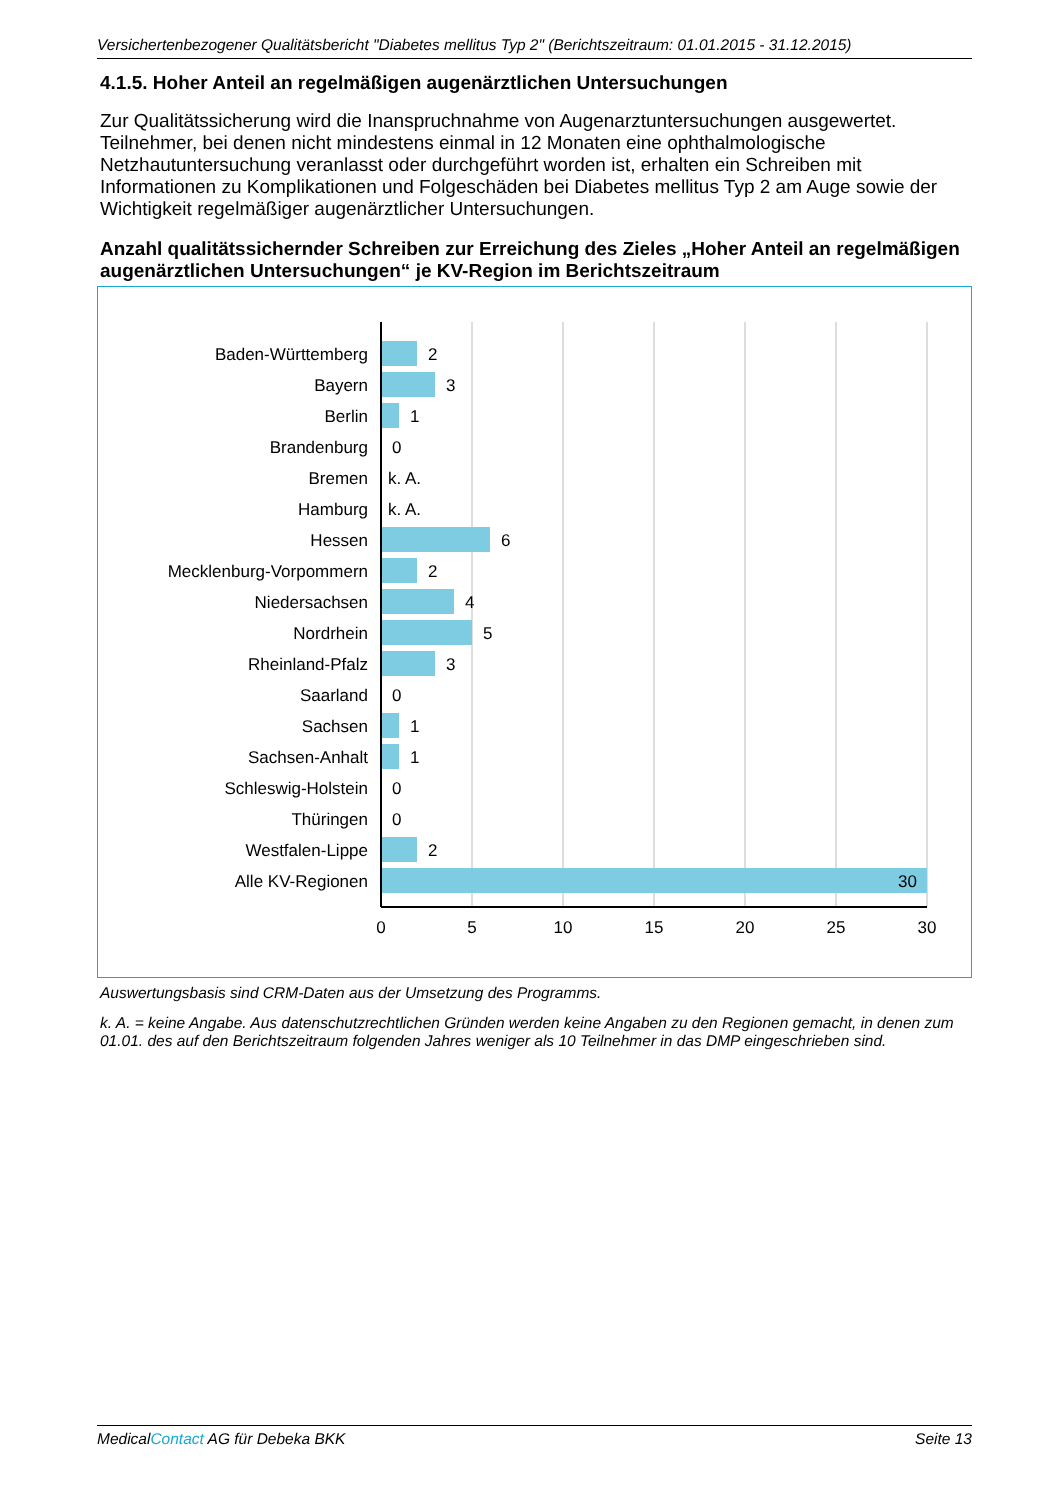Versichertenbezogener Qualitätsbericht "Diabetes mellitus Typ 2" (Berichtszeitraum: 01.01.2015 - 31.12.2015)
4.1.5. Hoher Anteil an regelmäßigen augenärztlichen Untersuchungen
Zur Qualitätssicherung wird die Inanspruchnahme von Augenarztuntersuchungen ausgewertet. Teilnehmer, bei denen nicht mindestens einmal in 12 Monaten eine ophthalmologische Netzhautuntersuchung veranlasst oder durchgeführt worden ist, erhalten ein Schreiben mit Informationen zu Komplikationen und Folgeschäden bei Diabetes mellitus Typ 2 am Auge sowie der Wichtigkeit regelmäßiger augenärztlicher Untersuchungen.
Anzahl qualitätssichernder Schreiben zur Erreichung des Zieles „Hoher Anteil an regelmäßigen augenärztlichen Untersuchungen“ je KV-Region im Berichtszeitraum
Baden-Württemberg
Bayern
Berlin
Brandenburg
Bremen
Hamburg
Hessen
Mecklenburg-Vorpommern
Niedersachsen
Nordrhein
Rheinland-Pfalz
Saarland
Sachsen
Sachsen-Anhalt
Schleswig-Holstein
Thüringen
Westfalen-Lippe
Alle KV-Regionen
2
3
1
0
k. A.
k. A.
6
2
4
5
3
0
1
1
0
0
2
30
0
5
10
15
20
25
30
Auswertungsbasis sind CRM-Daten aus der Umsetzung des Programms.
k. A. = keine Angabe. Aus datenschutzrechtlichen Gründen werden keine Angaben zu den Regionen gemacht, in denen zum 01.01. des auf den Berichtszeitraum folgenden Jahres weniger als 10 Teilnehmer in das DMP eingeschrieben sind.
MedicalContact AG für Debeka BKK Seite 13